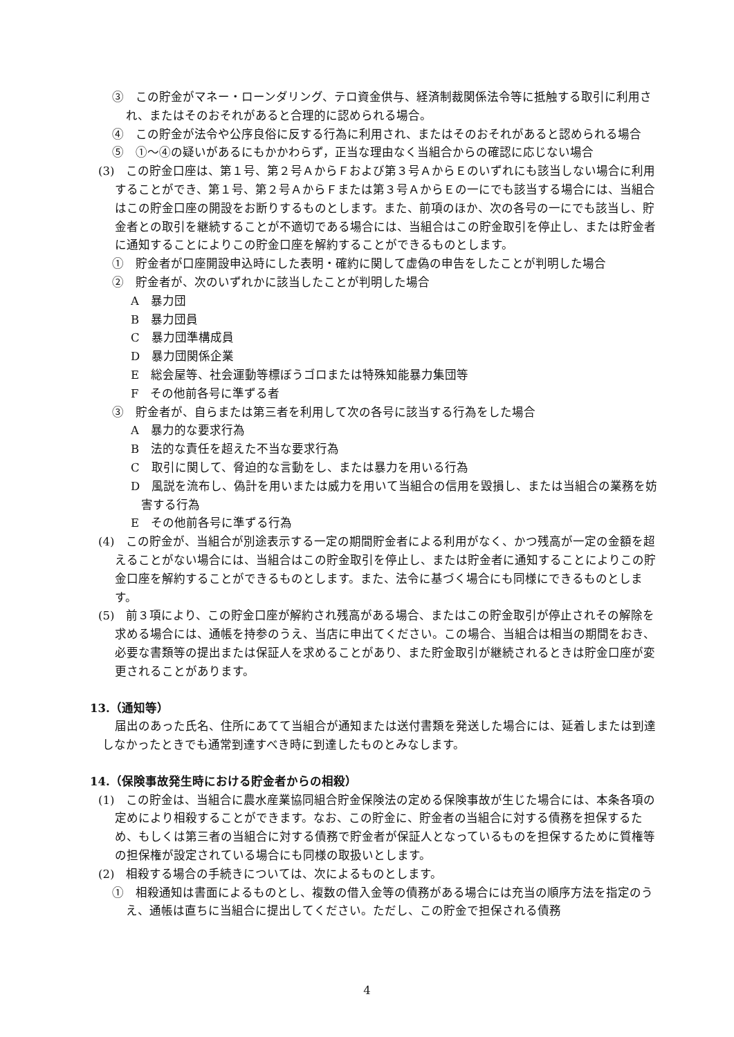③　この貯金がマネー・ローンダリング、テロ資金供与、経済制裁関係法令等に抵触する取引に利用され、またはそのおそれがあると合理的に認められる場合。
④　この貯金が法令や公序良俗に反する行為に利用され、またはそのおそれがあると認められる場合
⑤　①～④の疑いがあるにもかかわらず，正当な理由なく当組合からの確認に応じない場合
(3)　この貯金口座は、第１号、第２号ＡからＦおよび第３号ＡからＥのいずれにも該当しない場合に利用することができ、第１号、第２号ＡからＦまたは第３号ＡからＥの一にでも該当する場合には、当組合はこの貯金口座の開設をお断りするものとします。また、前項のほか、次の各号の一にでも該当し、貯金者との取引を継続することが不適切である場合には、当組合はこの貯金取引を停止し、または貯金者に通知することによりこの貯金口座を解約することができるものとします。
①　貯金者が口座開設申込時にした表明・確約に関して虚偽の申告をしたことが判明した場合
②　貯金者が、次のいずれかに該当したことが判明した場合
A　暴力団
B　暴力団員
C　暴力団準構成員
D　暴力団関係企業
E　総会屋等、社会運動等標ぼうゴロまたは特殊知能暴力集団等
F　その他前各号に準ずる者
③　貯金者が、自らまたは第三者を利用して次の各号に該当する行為をした場合
A　暴力的な要求行為
B　法的な責任を超えた不当な要求行為
C　取引に関して、脅迫的な言動をし、または暴力を用いる行為
D　風説を流布し、偽計を用いまたは威力を用いて当組合の信用を毀損し、または当組合の業務を妨害する行為
E　その他前各号に準ずる行為
(4)　この貯金が、当組合が別途表示する一定の期間貯金者による利用がなく、かつ残高が一定の金額を超えることがない場合には、当組合はこの貯金取引を停止し、または貯金者に通知することによりこの貯金口座を解約することができるものとします。また、法令に基づく場合にも同様にできるものとします。
(5)　前３項により、この貯金口座が解約され残高がある場合、またはこの貯金取引が停止されその解除を求める場合には、通帳を持参のうえ、当店に申出てください。この場合、当組合は相当の期間をおき、必要な書類等の提出または保証人を求めることがあり、また貯金取引が継続されるときは貯金口座が変更されることがあります。
13.（通知等）
届出のあった氏名、住所にあてて当組合が通知または送付書類を発送した場合には、延着しまたは到達しなかったときでも通常到達すべき時に到達したものとみなします。
14.（保険事故発生時における貯金者からの相殺）
(1)　この貯金は、当組合に農水産業協同組合貯金保険法の定める保険事故が生じた場合には、本条各項の定めにより相殺することができます。なお、この貯金に、貯金者の当組合に対する債務を担保するため、もしくは第三者の当組合に対する債務で貯金者が保証人となっているものを担保するために質権等の担保権が設定されている場合にも同様の取扱いとします。
(2)　相殺する場合の手続きについては、次によるものとします。
①　相殺通知は書面によるものとし、複数の借入金等の債務がある場合には充当の順序方法を指定のうえ、通帳は直ちに当組合に提出してください。ただし、この貯金で担保される債務
4